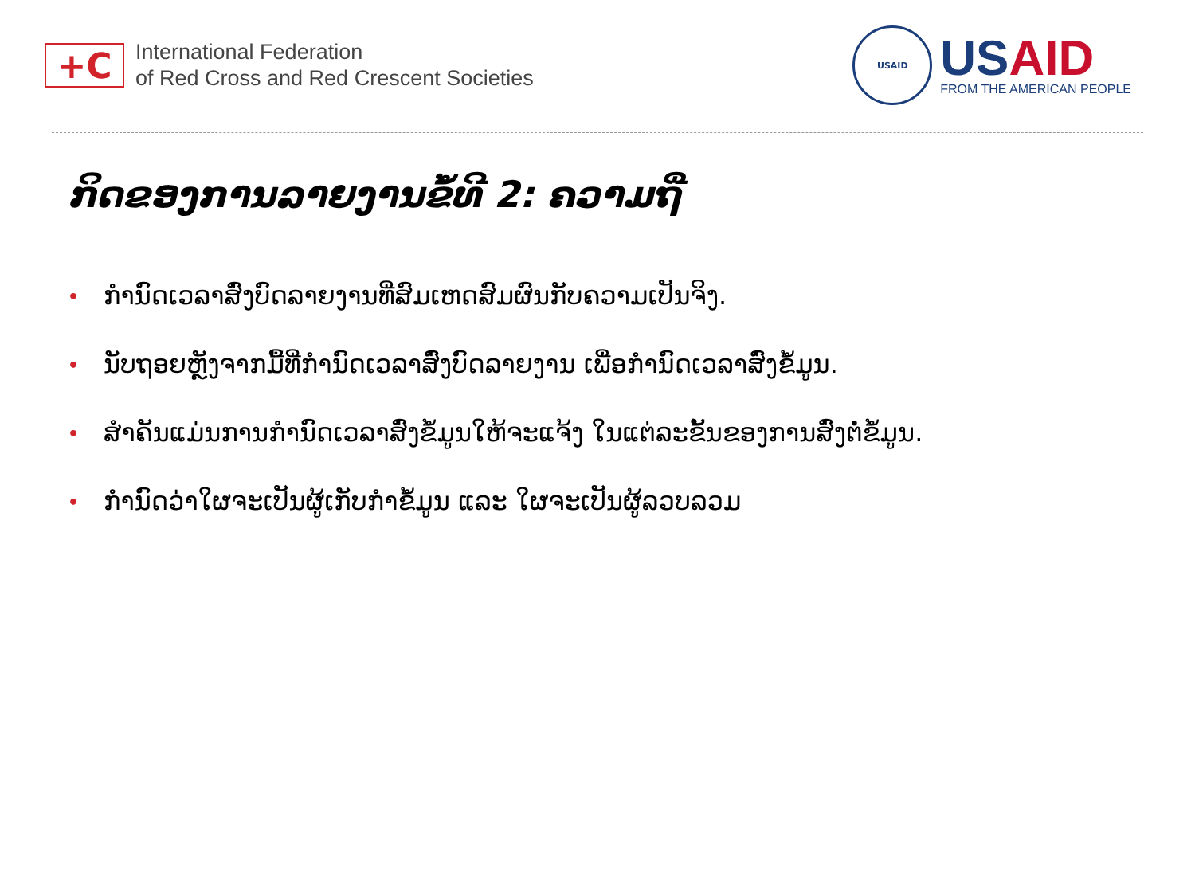+C
International Federation
of Red Cross and Red Crescent Societies
USAID
USAID
FROM THE AMERICAN PEOPLE
ກິດຂອງການລາຍງານຂໍ້ທີ 2: ຄວາມຖີ່
• ກຳນົດເວລາສົ່ງບົດລາຍງານທີ່ສົມເຫດສົມຜົນກັບຄວາມເປັນຈິງ.
• ນັບຖອຍຫຼັງຈາກມື້ທີ່ກຳນົດເວລາສົ່ງບົດລາຍງານ ເພື່ອກຳນົດເວລາສົ່ງຂໍ້ມູນ.
• ສຳຄັນແມ່ນການກຳນົດເວລາສົ່ງຂໍ້ມູນໃຫ້ຈະແຈ້ງ ໃນແຕ່ລະຂັ້ນຂອງການສົ່ງຕໍ່ຂໍ້ມູນ.
• ກຳນົດວ່າໃຜຈະເປັນຜູ້ເກັບກຳຂໍ້ມູນ ແລະ ໃຜຈະເປັນຜູ້ລວບລວມ